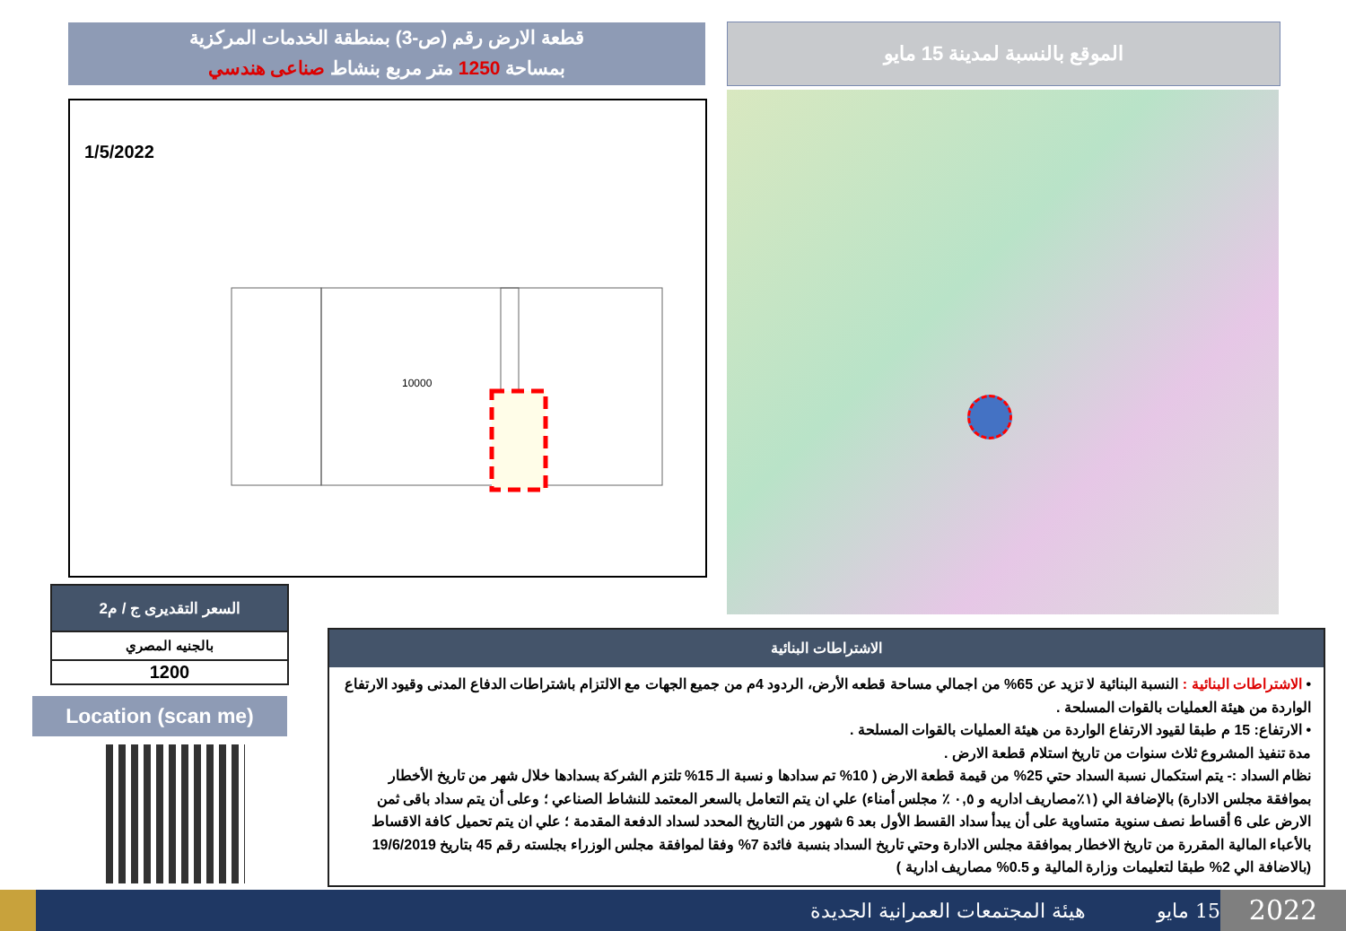قطعة الارض رقم (ص-3) بمنطقة الخدمات المركزية
بمساحة 1250 متر مربع بنشاط صناعى هندسي
الموقع بالنسبة لمدينة 15 مايو
1/5/2022
10000
| السعر التقديرى ج / م2 |
| --- |
| بالجنيه المصري |
| 1200 |
Location (scan me)
الاشتراطات البنائية
• الاشتراطات البنائية : النسبة البنائية لا تزيد عن 65% من اجمالي مساحة قطعه الأرض، الردود 4م من جميع الجهات مع الالتزام باشتراطات الدفاع المدنى وقيود الارتفاع الواردة من هيئة العمليات بالقوات المسلحة .
• الارتفاع: 15 م طبقا لقيود الارتفاع الواردة من هيئة العمليات بالقوات المسلحة .
مدة تنفيذ المشروع ثلاث سنوات من تاريخ استلام قطعة الارض .
نظام السداد :- يتم استكمال نسبة السداد حتي 25% من قيمة قطعة الارض ( 10% تم سدادها و نسبة الـ 15% تلتزم الشركة بسدادها خلال شهر من تاريخ الأخطار بموافقة مجلس الادارة) بالإضافة الي (١٪مصاريف اداريه و ٠,٥ ٪ مجلس أمناء) علي ان يتم التعامل بالسعر المعتمد للنشاط الصناعي ؛ وعلى أن يتم سداد باقى ثمن الارض على 6 أقساط نصف سنوية متساوية على أن يبدأ سداد القسط الأول بعد 6 شهور من التاريخ المحدد لسداد الدفعة المقدمة ؛ علي ان يتم تحميل كافة الاقساط بالأعباء المالية المقررة من تاريخ الاخطار بموافقة مجلس الادارة وحتي تاريخ السداد بنسبة فائدة 7% وفقا لموافقة مجلس الوزراء بجلسته رقم 45 بتاريخ 19/6/2019 (بالاضافة الي 2% طبقا لتعليمات وزارة المالية و 0.5% مصاريف ادارية )
هيئة المجتمعات العمرانية الجديدة
15 مايو
2022